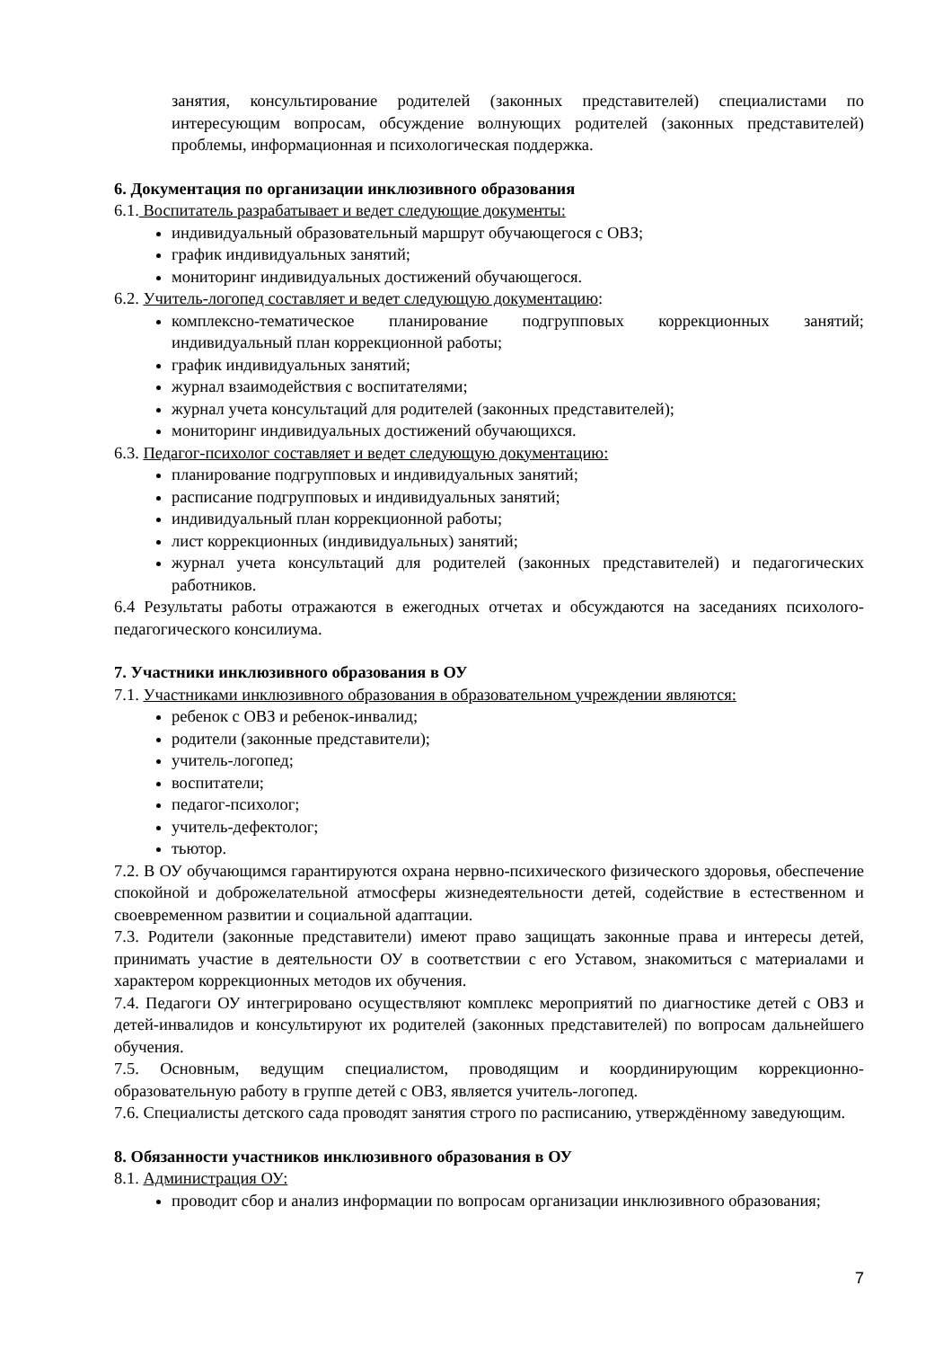занятия, консультирование родителей (законных представителей) специалистами по интересующим вопросам, обсуждение волнующих родителей (законных представителей) проблемы, информационная и психологическая поддержка.
6. Документация по организации инклюзивного образования
6.1. Воспитатель разрабатывает и ведет следующие документы:
индивидуальный образовательный маршрут обучающегося с ОВЗ;
график индивидуальных занятий;
мониторинг индивидуальных достижений обучающегося.
6.2. Учитель-логопед составляет и ведет следующую документацию:
комплексно-тематическое планирование подгрупповых коррекционных занятий; индивидуальный план коррекционной работы;
график индивидуальных занятий;
журнал взаимодействия с воспитателями;
журнал учета консультаций для родителей (законных представителей);
мониторинг индивидуальных достижений обучающихся.
6.3. Педагог-психолог составляет и ведет следующую документацию:
планирование подгрупповых и индивидуальных занятий;
расписание подгрупповых и индивидуальных занятий;
индивидуальный план коррекционной работы;
лист коррекционных (индивидуальных) занятий;
журнал учета консультаций для родителей (законных представителей) и педагогических работников.
6.4 Результаты работы отражаются в ежегодных отчетах и обсуждаются на заседаниях психолого-педагогического консилиума.
7. Участники инклюзивного образования в ОУ
7.1. Участниками инклюзивного образования в образовательном учреждении являются:
ребенок с ОВЗ и ребенок-инвалид;
родители (законные представители);
учитель-логопед;
воспитатели;
педагог-психолог;
учитель-дефектолог;
тьютор.
7.2. В ОУ обучающимся гарантируются охрана нервно-психического физического здоровья, обеспечение спокойной и доброжелательной атмосферы жизнедеятельности детей, содействие в естественном и своевременном развитии и социальной адаптации.
7.3. Родители (законные представители) имеют право защищать законные права и интересы детей, принимать участие в деятельности ОУ в соответствии с его Уставом, знакомиться с материалами и характером коррекционных методов их обучения.
7.4. Педагоги ОУ интегрировано осуществляют комплекс мероприятий по диагностике детей с ОВЗ и детей-инвалидов и консультируют их родителей (законных представителей) по вопросам дальнейшего обучения.
7.5. Основным, ведущим специалистом, проводящим и координирующим коррекционно-образовательную работу в группе детей с ОВЗ, является учитель-логопед.
7.6. Специалисты детского сада проводят занятия строго по расписанию, утверждённому заведующим.
8. Обязанности участников инклюзивного образования в ОУ
8.1. Администрация ОУ:
проводит сбор и анализ информации по вопросам организации инклюзивного образования;
7